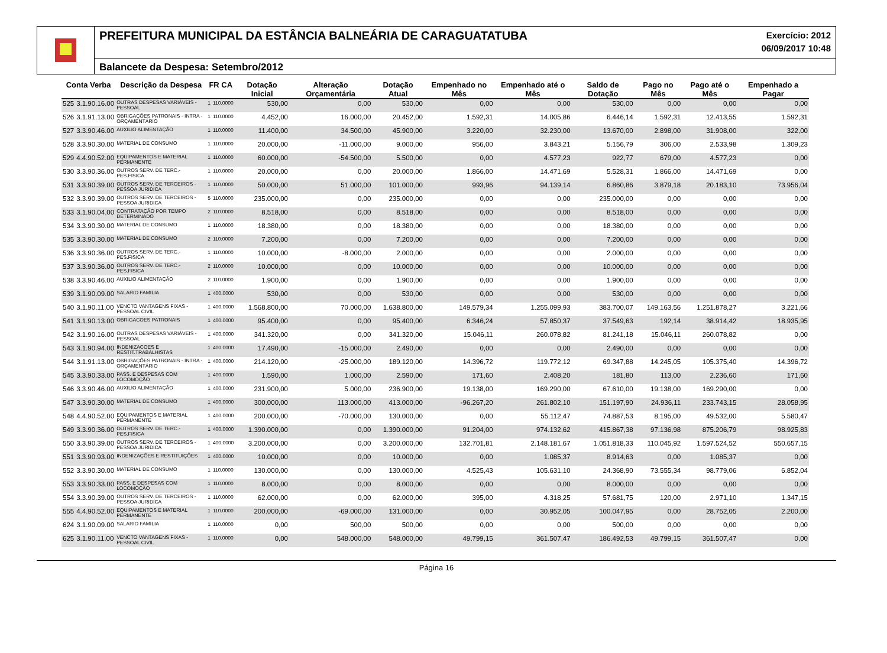PREFEITURA MUNICIPAL DA ESTÂNCIA BALNEÁRIA DE CARAGUATATUBA Exercício: 2012
06/09/2017 10:48
Balancete da Despesa: Setembro/2012
| Conta Verba | | Descrição da Despesa | FR CA | | Dotação Inicial | Alteração Orçamentária | Dotação Atual | Empenhado no Mês | Empenhado até o Mês | Saldo de Dotação | Pago no Mês | Pago até o Mês | Empenhado a Pagar |
| --- | --- | --- | --- | --- | --- | --- | --- | --- | --- | --- | --- | --- | --- |
| 525 | 3.1.90.16.00 | OUTRAS DESPESAS VARIÁVEIS - PESSOAL | 1 | 110.0000 | 530,00 | 0,00 | 530,00 | 0,00 | 0,00 | 530,00 | 0,00 | 0,00 | 0,00 |
| 526 | 3.1.91.13.00 | OBRIGAÇÕES PATRONAIS - INTRA - ORÇAMENTÁRIO | 1 | 110.0000 | 4.452,00 | 16.000,00 | 20.452,00 | 1.592,31 | 14.005,86 | 6.446,14 | 1.592,31 | 12.413,55 | 1.592,31 |
| 527 | 3.3.90.46.00 | AUXILIO ALIMENTAÇÃO | 1 | 110.0000 | 11.400,00 | 34.500,00 | 45.900,00 | 3.220,00 | 32.230,00 | 13.670,00 | 2.898,00 | 31.908,00 | 322,00 |
| 528 | 3.3.90.30.00 | MATERIAL DE CONSUMO | 1 | 110.0000 | 20.000,00 | -11.000,00 | 9.000,00 | 956,00 | 3.843,21 | 5.156,79 | 306,00 | 2.533,98 | 1.309,23 |
| 529 | 4.4.90.52.00 | EQUIPAMENTOS E MATERIAL PERMANENTE | 1 | 110.0000 | 60.000,00 | -54.500,00 | 5.500,00 | 0,00 | 4.577,23 | 922,77 | 679,00 | 4.577,23 | 0,00 |
| 530 | 3.3.90.36.00 | OUTROS SERV. DE TERC.-PES.FISICA | 1 | 110.0000 | 20.000,00 | 0,00 | 20.000,00 | 1.866,00 | 14.471,69 | 5.528,31 | 1.866,00 | 14.471,69 | 0,00 |
| 531 | 3.3.90.39.00 | OUTROS SERV. DE TERCEIROS - PESSOA JURIDICA | 1 | 110.0000 | 50.000,00 | 51.000,00 | 101.000,00 | 993,96 | 94.139,14 | 6.860,86 | 3.879,18 | 20.183,10 | 73.956,04 |
| 532 | 3.3.90.39.00 | OUTROS SERV. DE TERCEIROS - PESSOA JURIDICA | 5 | 110.0000 | 235.000,00 | 0,00 | 235.000,00 | 0,00 | 0,00 | 235.000,00 | 0,00 | 0,00 | 0,00 |
| 533 | 3.1.90.04.00 | CONTRATAÇÃO POR TEMPO DETERMINADO | 2 | 110.0000 | 8.518,00 | 0,00 | 8.518,00 | 0,00 | 0,00 | 8.518,00 | 0,00 | 0,00 | 0,00 |
| 534 | 3.3.90.30.00 | MATERIAL DE CONSUMO | 1 | 110.0000 | 18.380,00 | 0,00 | 18.380,00 | 0,00 | 0,00 | 18.380,00 | 0,00 | 0,00 | 0,00 |
| 535 | 3.3.90.30.00 | MATERIAL DE CONSUMO | 2 | 110.0000 | 7.200,00 | 0,00 | 7.200,00 | 0,00 | 0,00 | 7.200,00 | 0,00 | 0,00 | 0,00 |
| 536 | 3.3.90.36.00 | OUTROS SERV. DE TERC.-PES.FISICA | 1 | 110.0000 | 10.000,00 | -8.000,00 | 2.000,00 | 0,00 | 0,00 | 2.000,00 | 0,00 | 0,00 | 0,00 |
| 537 | 3.3.90.36.00 | OUTROS SERV. DE TERC.-PES.FISICA | 2 | 110.0000 | 10.000,00 | 0,00 | 10.000,00 | 0,00 | 0,00 | 10.000,00 | 0,00 | 0,00 | 0,00 |
| 538 | 3.3.90.46.00 | AUXILIO ALIMENTAÇÃO | 2 | 110.0000 | 1.900,00 | 0,00 | 1.900,00 | 0,00 | 0,00 | 1.900,00 | 0,00 | 0,00 | 0,00 |
| 539 | 3.1.90.09.00 | SALARIO FAMILIA | 1 | 400.0000 | 530,00 | 0,00 | 530,00 | 0,00 | 0,00 | 530,00 | 0,00 | 0,00 | 0,00 |
| 540 | 3.1.90.11.00 | VENCTO VANTAGENS FIXAS - PESSOAL CIVIL | 1 | 400.0000 | 1.568.800,00 | 70.000,00 | 1.638.800,00 | 149.579,34 | 1.255.099,93 | 383.700,07 | 149.163,56 | 1.251.878,27 | 3.221,66 |
| 541 | 3.1.90.13.00 | OBRIGACOES PATRONAIS | 1 | 400.0000 | 95.400,00 | 0,00 | 95.400,00 | 6.346,24 | 57.850,37 | 37.549,63 | 192,14 | 38.914,42 | 18.935,95 |
| 542 | 3.1.90.16.00 | OUTRAS DESPESAS VARIÁVEIS - PESSOAL | 1 | 400.0000 | 341.320,00 | 0,00 | 341.320,00 | 15.046,11 | 260.078,82 | 81.241,18 | 15.046,11 | 260.078,82 | 0,00 |
| 543 | 3.1.90.94.00 | INDENIZACOES E RESTIT.TRABALHISTAS | 1 | 400.0000 | 17.490,00 | -15.000,00 | 2.490,00 | 0,00 | 0,00 | 2.490,00 | 0,00 | 0,00 | 0,00 |
| 544 | 3.1.91.13.00 | OBRIGAÇÕES PATRONAIS - INTRA - ORÇAMENTÁRIO | 1 | 400.0000 | 214.120,00 | -25.000,00 | 189.120,00 | 14.396,72 | 119.772,12 | 69.347,88 | 14.245,05 | 105.375,40 | 14.396,72 |
| 545 | 3.3.90.33.00 | PASS. E DESPESAS COM LOCOMOÇÃO | 1 | 400.0000 | 1.590,00 | 1.000,00 | 2.590,00 | 171,60 | 2.408,20 | 181,80 | 113,00 | 2.236,60 | 171,60 |
| 546 | 3.3.90.46.00 | AUXILIO ALIMENTAÇÃO | 1 | 400.0000 | 231.900,00 | 5.000,00 | 236.900,00 | 19.138,00 | 169.290,00 | 67.610,00 | 19.138,00 | 169.290,00 | 0,00 |
| 547 | 3.3.90.30.00 | MATERIAL DE CONSUMO | 1 | 400.0000 | 300.000,00 | 113.000,00 | 413.000,00 | -96.267,20 | 261.802,10 | 151.197,90 | 24.936,11 | 233.743,15 | 28.058,95 |
| 548 | 4.4.90.52.00 | EQUIPAMENTOS E MATERIAL PERMANENTE | 1 | 400.0000 | 200.000,00 | -70.000,00 | 130.000,00 | 0,00 | 55.112,47 | 74.887,53 | 8.195,00 | 49.532,00 | 5.580,47 |
| 549 | 3.3.90.36.00 | OUTROS SERV. DE TERC.-PES.FISICA | 1 | 400.0000 | 1.390.000,00 | 0,00 | 1.390.000,00 | 91.204,00 | 974.132,62 | 415.867,38 | 97.136,98 | 875.206,79 | 98.925,83 |
| 550 | 3.3.90.39.00 | OUTROS SERV. DE TERCEIROS - PESSOA JURIDICA | 1 | 400.0000 | 3.200.000,00 | 0,00 | 3.200.000,00 | 132.701,81 | 2.148.181,67 | 1.051.818,33 | 110.045,92 | 1.597.524,52 | 550.657,15 |
| 551 | 3.3.90.93.00 | INDENIZAÇÕES E RESTITUIÇÕES | 1 | 400.0000 | 10.000,00 | 0,00 | 10.000,00 | 0,00 | 1.085,37 | 8.914,63 | 0,00 | 1.085,37 | 0,00 |
| 552 | 3.3.90.30.00 | MATERIAL DE CONSUMO | 1 | 110.0000 | 130.000,00 | 0,00 | 130.000,00 | 4.525,43 | 105.631,10 | 24.368,90 | 73.555,34 | 98.779,06 | 6.852,04 |
| 553 | 3.3.90.33.00 | PASS. E DESPESAS COM LOCOMOÇÃO | 1 | 110.0000 | 8.000,00 | 0,00 | 8.000,00 | 0,00 | 0,00 | 8.000,00 | 0,00 | 0,00 | 0,00 |
| 554 | 3.3.90.39.00 | OUTROS SERV. DE TERCEIROS - PESSOA JURIDICA | 1 | 110.0000 | 62.000,00 | 0,00 | 62.000,00 | 395,00 | 4.318,25 | 57.681,75 | 120,00 | 2.971,10 | 1.347,15 |
| 555 | 4.4.90.52.00 | EQUIPAMENTOS E MATERIAL PERMANENTE | 1 | 110.0000 | 200.000,00 | -69.000,00 | 131.000,00 | 0,00 | 30.952,05 | 100.047,95 | 0,00 | 28.752,05 | 2.200,00 |
| 624 | 3.1.90.09.00 | SALARIO FAMILIA | 1 | 110.0000 | 0,00 | 500,00 | 500,00 | 0,00 | 0,00 | 500,00 | 0,00 | 0,00 | 0,00 |
| 625 | 3.1.90.11.00 | VENCTO VANTAGENS FIXAS - PESSOAL CIVIL | 1 | 110.0000 | 0,00 | 548.000,00 | 548.000,00 | 49.799,15 | 361.507,47 | 186.492,53 | 49.799,15 | 361.507,47 | 0,00 |
Página 16